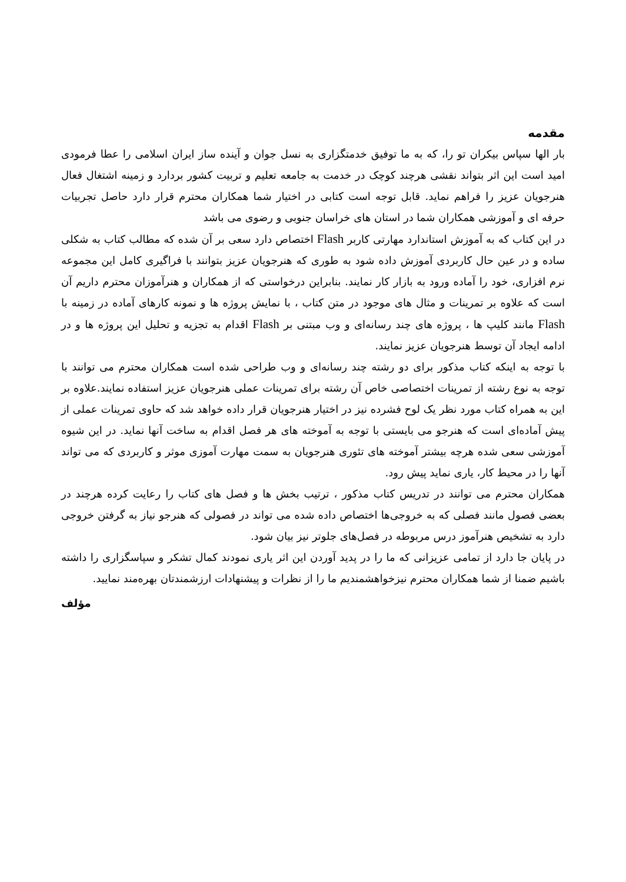مقدمه
بار الها سپاس بیکران تو را، که به ما توفیق خدمتگزاری به نسل جوان و آینده ساز ایران اسلامی را عطا فرمودی امید است این اثر بتواند نقشی هرچند کوچک در خدمت به جامعه تعلیم و تربیت کشور بردارد و زمینه اشتغال فعال هنرجویان عزیز را فراهم نماید. قابل توجه است کتابی در اختیار شما همکاران محترم قرار دارد حاصل تجربیات حرفه ای و آموزشی همکاران شما در استان های خراسان جنوبی و رضوی می باشد
در این کتاب که به آموزش استاندارد مهارتی کاربر Flash اختصاص دارد سعی بر آن شده که مطالب کتاب به شکلی ساده و در عین حال کاربردی آموزش داده شود به طوری که هنرجویان عزیز بتوانند با فراگیری کامل این مجموعه نرم افزاری، خود را آماده ورود به بازار کار نمایند. بنابراین درخواستی که از همکاران و هنرآموزان محترم داریم آن است که علاوه بر تمرینات و مثال های موجود در متن کتاب ، با نمایش پروژه ها و نمونه کارهای آماده در زمینه با Flash مانند کلیپ ها ، پروژه های چند رسانه‌ای و وب مبتنی بر Flash اقدام به تجزیه و تحلیل این پروژه ها و در ادامه ایجاد آن توسط هنرجویان عزیز نمایند.
با توجه به اینکه کتاب مذکور برای دو رشته چند رسانه‌ای و وب طراحی شده است همکاران محترم می توانند با توجه به نوع رشته از تمرینات اختصاصی خاص آن رشته برای تمرینات عملی هنرجویان عزیز استفاده نمایند.علاوه بر این به همراه کتاب مورد نظر یک لوح فشرده نیز در اختیار هنرجویان قرار داده خواهد شد که حاوی تمرینات عملی از پیش آماده‌ای است که هنرجو می بایستی با توجه به آموخته های هر فصل اقدام به ساخت آنها نماید. در این شیوه آموزشی سعی شده هرچه بیشتر آموخته های تئوری هنرجویان به سمت مهارت آموزی موثر و کاربردی که می تواند آنها را در محیط کار، یاری نماید پیش رود.
همکاران محترم می توانند در تدریس کتاب مذکور ، ترتیب بخش ها و فصل های کتاب را رعایت کرده هرچند در بعضی فصول مانند فصلی که به خروجی‌ها اختصاص داده شده می تواند در فصولی که هنرجو نیاز به گرفتن خروجی دارد به تشخیص هنرآموز درس مربوطه در فصل‌های جلوتر نیز بیان شود.
در پایان جا دارد از تمامی عزیزانی که ما را در پدید آوردن این اثر یاری نمودند کمال تشکر و سپاسگزاری را داشته باشیم ضمنا از شما همکاران محترم نیزخواهشمندیم ما را از نظرات و پیشنهادات ارزشمندتان بهره‌مند نمایید.
مؤلف